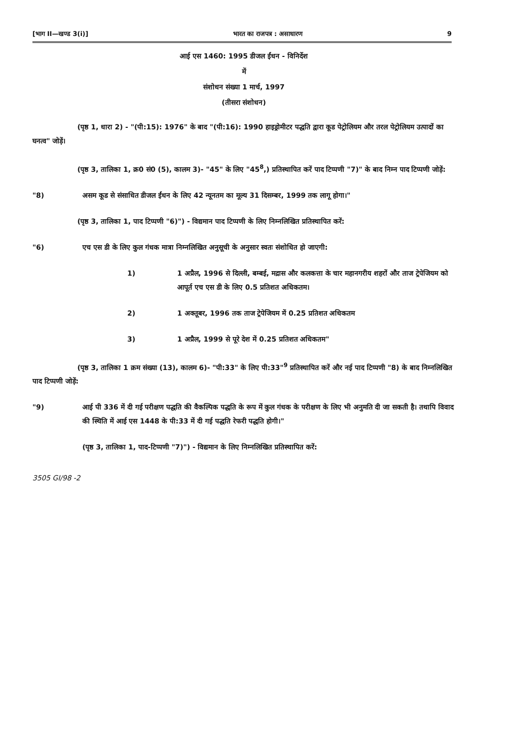[भाग II—खण्ड 3(i)] भारत का राजपत्र : असाधारण 9
आई एस 1460: 1995 डीजल ईंधन - विनिर्देश
में
संशोधन संख्या 1 मार्च, 1997
(तीसरा संशोधन)
(पृष्ठ 1, धारा 2) - "(पी:15): 1976" के बाद "(पी:16): 1990 हाइड्रोमीटर पद्धति द्वारा कूड पेट्रोलियम और तरल पेट्रोलियम उत्पादों का घनत्व" जोड़ें।
(पृष्ठ 3, तालिका 1, क्र0 सं0 (5), कालम 3)- "45" के लिए "45<sup>8</sup>,) प्रतिस्थापित करें पाद टिप्पणी "7)" के बाद निम्न पाद टिप्पणी जोड़ें:
"8) असम कूड से संसाधित डीजल ईंधन के लिए 42 न्यूनतम का मूल्य 31 दिसम्बर, 1999 तक लागू होगा।"
(पृष्ठ 3, तालिका 1, पाद टिप्पणी "6)") - विद्यमान पाद टिप्पणी के लिए निम्नलिखित प्रतिस्थापित करें:
"6) एच एस डी के लिए कुल गंधक मात्रा निम्नलिखित अनुसूची के अनुसार स्वतः संशोधित हो जाएगी:
1) 1 अप्रैल, 1996 से दिल्ली, बम्बई, मद्रास और कलकत्ता के चार महानगरीय शहरों और ताज ट्रेपेजियम को आपूर्त एच एस डी के लिए 0.5 प्रतिशत अधिकतम।
2) 1 अक्तूबर, 1996 तक ताज ट्रेपेजियम में 0.25 प्रतिशत अधिकतम
3) 1 अप्रैल, 1999 से पूरे देश में 0.25 प्रतिशत अधिकतम"
(पृष्ठ 3, तालिका 1 क्रम संख्या (13), कालम 6)- "पी:33" के लिए पी:33"<sup>9</sup> प्रतिस्थापित करें और नई पाद टिप्पणी "8) के बाद निम्नलिखित पाद टिप्पणी जोड़ें:
"9) आई पी 336 में दी गई परीक्षण पद्धति की वैकल्पिक पद्धति के रूप में कुल गंधक के परीक्षण के लिए भी अनुमति दी जा सकती है। तथापि विवाद की स्थिति में आई एस 1448 के पी:33 में दी गई पद्धति रेफरी पद्धति होगी।"
(पृष्ठ 3, तालिका 1, पाद-टिप्पणी "7)") - विद्यमान के लिए निम्नलिखित प्रतिस्थापित करें:
3505 GI/98 -2